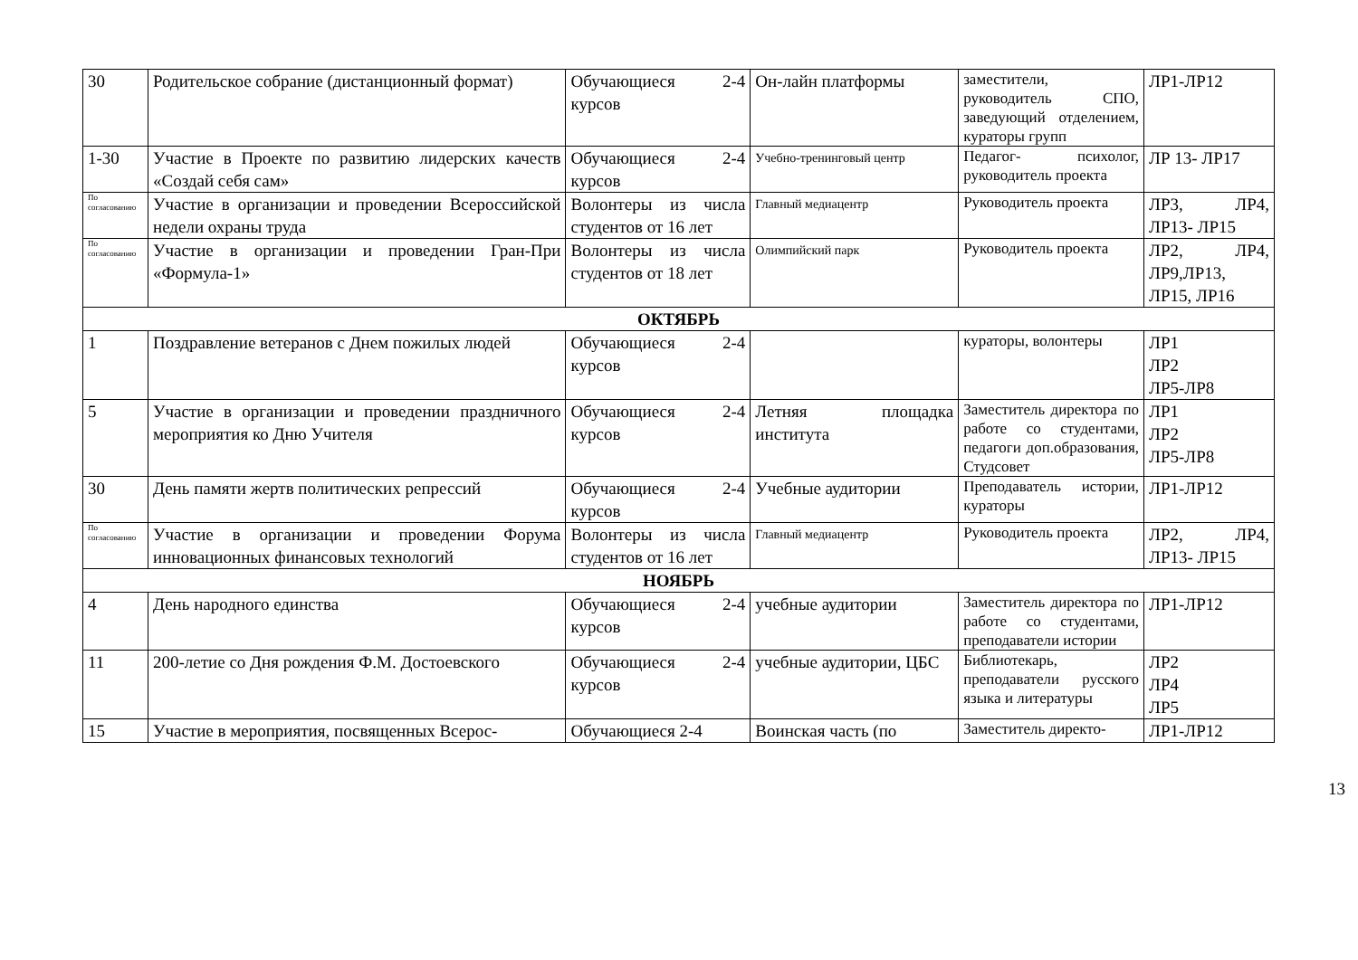| 30 | Родительское собрание (дистанционный формат) | Обучающиеся 2-4 курсов | Он-лайн платформы | заместители, руководитель СПО, заведующий отделением, кураторы групп | ЛР1-ЛР12 |
| 1-30 | Участие в Проекте по развитию лидерских качеств «Создай себя сам» | Обучающиеся 2-4 курсов | Учебно-тренинговый центр | Педагог- психолог, руководитель проекта | ЛР 13- ЛР17 |
| По согласованию | Участие в организации и проведении Всероссийской недели охраны труда | Волонтеры из числа студентов от 16 лет | Главный медиацентр | Руководитель проекта | ЛР3, ЛР4, ЛР13- ЛР15 |
| По согласованию | Участие в организации и проведении Гран-При «Формула-1» | Волонтеры из числа студентов от 18 лет | Олимпийский парк | Руководитель проекта | ЛР2, ЛР4, ЛР9,ЛР13, ЛР15, ЛР16 |
| ОКТЯБРЬ | | | | | |
| 1 | Поздравление ветеранов с Днем пожилых людей | Обучающиеся 2-4 курсов | | кураторы, волонтеры | ЛР1 ЛР2 ЛР5-ЛР8 |
| 5 | Участие в организации и проведении праздничного мероприятия ко Дню Учителя | Обучающиеся 2-4 курсов | Летняя площадка института | Заместитель директора по работе со студентами, педагоги доп.образования, Студсовет | ЛР1 ЛР2 ЛР5-ЛР8 |
| 30 | День памяти жертв политических репрессий | Обучающиеся 2-4 курсов | Учебные аудитории | Преподаватель истории, кураторы | ЛР1-ЛР12 |
| По согласованию | Участие в организации и проведении Форума инновационных финансовых технологий | Волонтеры из числа студентов от 16 лет | Главный медиацентр | Руководитель проекта | ЛР2, ЛР4, ЛР13- ЛР15 |
| НОЯБРЬ | | | | | |
| 4 | День народного единства | Обучающиеся 2-4 курсов | учебные аудитории | Заместитель директора по работе со студентами, преподаватели истории | ЛР1-ЛР12 |
| 11 | 200-летие со Дня рождения Ф.М. Достоевского | Обучающиеся 2-4 курсов | учебные аудитории, ЦБС | Библиотекарь, преподаватели русского языка и литературы | ЛР2 ЛР4 ЛР5 |
| 15 | Участие в мероприятия, посвященных Всерос- | Обучающиеся 2-4 | Воинская часть (по | Заместитель директо- | ЛР1-ЛР12 |
13